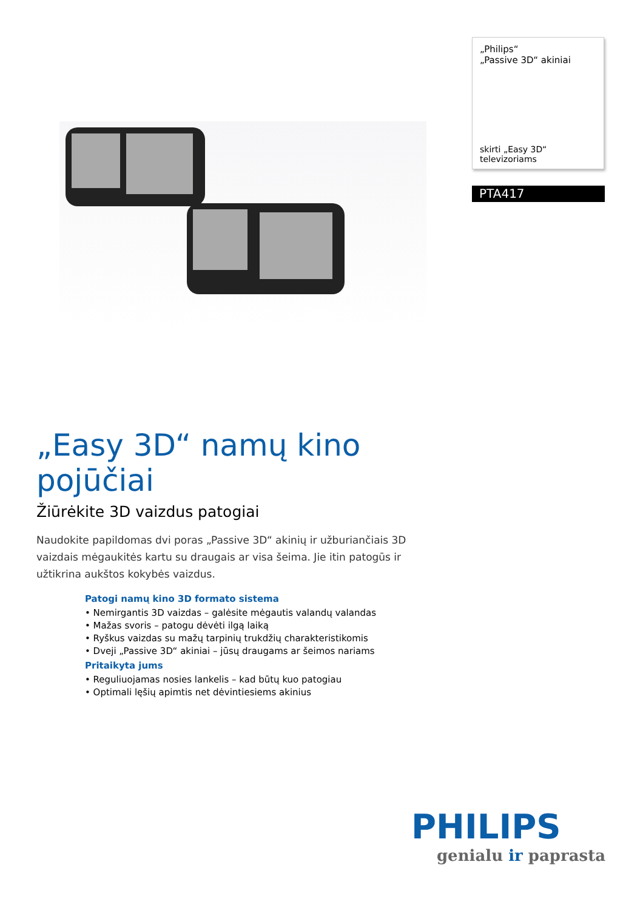„Philips“
„Passive 3D“ akiniai
skirti „Easy 3D“ televizoriams
PTA417
„Easy 3D“ namų kino pojūčiai
Žiūrėkite 3D vaizdus patogiai
Naudokite papildomas dvi poras „Passive 3D“ akinių ir užburiančiais 3D vaizdais mėgaukitės kartu su draugais ar visa šeima. Jie itin patogūs ir užtikrina aukštos kokybės vaizdus.
Patogi namų kino 3D formato sistema
• Nemirgantis 3D vaizdas – galėsite mėgautis valandų valandas
• Mažas svoris – patogu dėvėti ilgą laiką
• Ryškus vaizdas su mažų tarpinių trukdžių charakteristikomis
• Dveji „Passive 3D“ akiniai – jūsų draugams ar šeimos nariams
Pritaikyta jums
• Reguliuojamas nosies lankelis – kad būtų kuo patogiau
• Optimali lęšių apimtis net dėvintiesiems akinius
PHILIPS
genialu ir paprasta